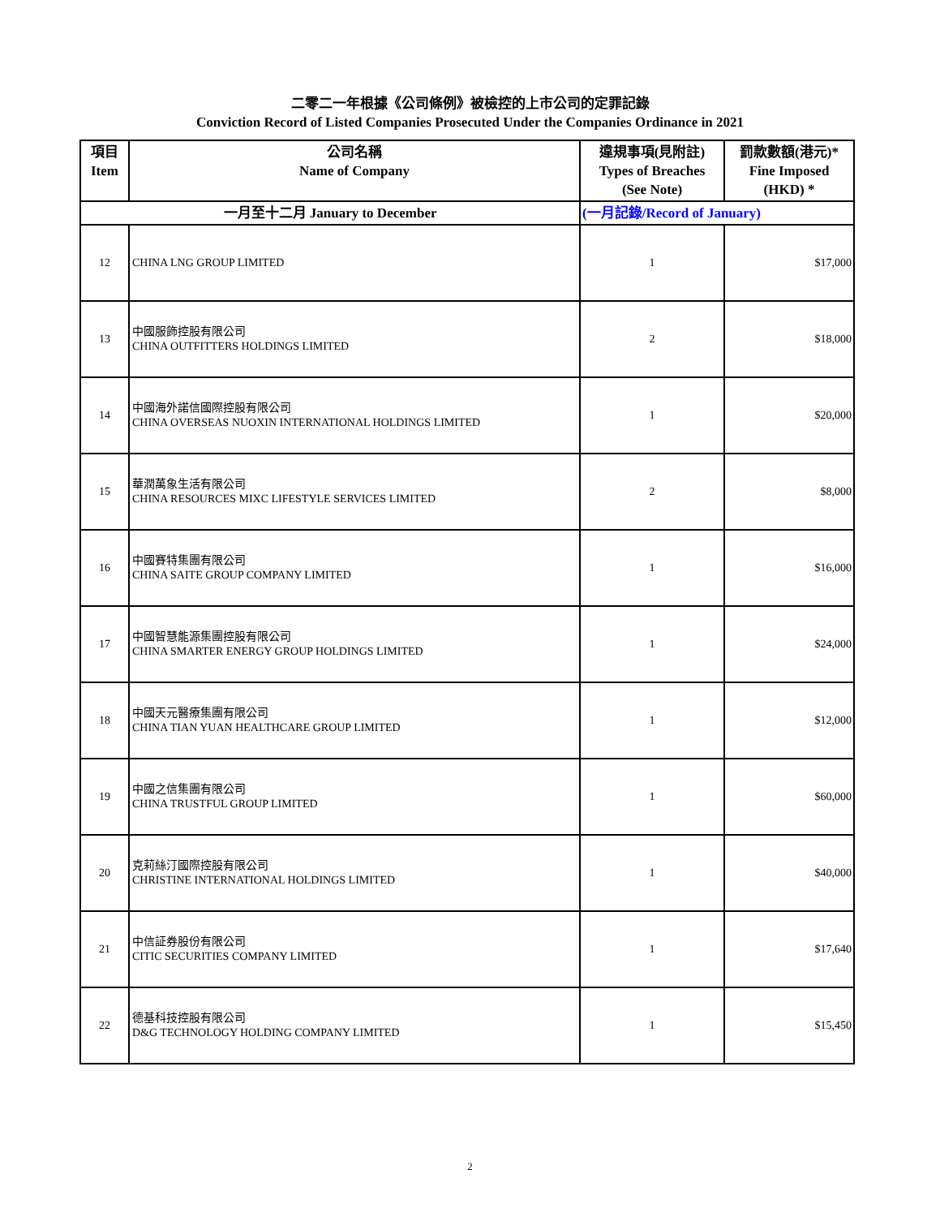二零二一年根據《公司條例》被檢控的上市公司的定罪記錄
Conviction Record of Listed Companies Prosecuted Under the Companies Ordinance in 2021
| 項目 Item | 公司名稱 Name of Company | 違規事項(見附註) Types of Breaches (See Note) | 罰款數額(港元)* Fine Imposed (HKD) * |
| --- | --- | --- | --- |
| 一月至十二月 January to December | | (一月記錄/Record of January) | |
| 12 | CHINA LNG GROUP LIMITED | 1 | $17,000 |
| 13 | 中國服飾控股有限公司 CHINA OUTFITTERS HOLDINGS LIMITED | 2 | $18,000 |
| 14 | 中國海外諾信國際控股有限公司 CHINA OVERSEAS NUOXIN INTERNATIONAL HOLDINGS LIMITED | 1 | $20,000 |
| 15 | 華潤萬象生活有限公司 CHINA RESOURCES MIXC LIFESTYLE SERVICES LIMITED | 2 | $8,000 |
| 16 | 中國賽特集團有限公司 CHINA SAITE GROUP COMPANY LIMITED | 1 | $16,000 |
| 17 | 中國智慧能源集團控股有限公司 CHINA SMARTER ENERGY GROUP HOLDINGS LIMITED | 1 | $24,000 |
| 18 | 中國天元醫療集團有限公司 CHINA TIAN YUAN HEALTHCARE GROUP LIMITED | 1 | $12,000 |
| 19 | 中國之信集團有限公司 CHINA TRUSTFUL GROUP LIMITED | 1 | $60,000 |
| 20 | 克莉絲汀國際控股有限公司 CHRISTINE INTERNATIONAL HOLDINGS LIMITED | 1 | $40,000 |
| 21 | 中信証券股份有限公司 CITIC SECURITIES COMPANY LIMITED | 1 | $17,640 |
| 22 | 德基科技控股有限公司 D&G TECHNOLOGY HOLDING COMPANY LIMITED | 1 | $15,450 |
2